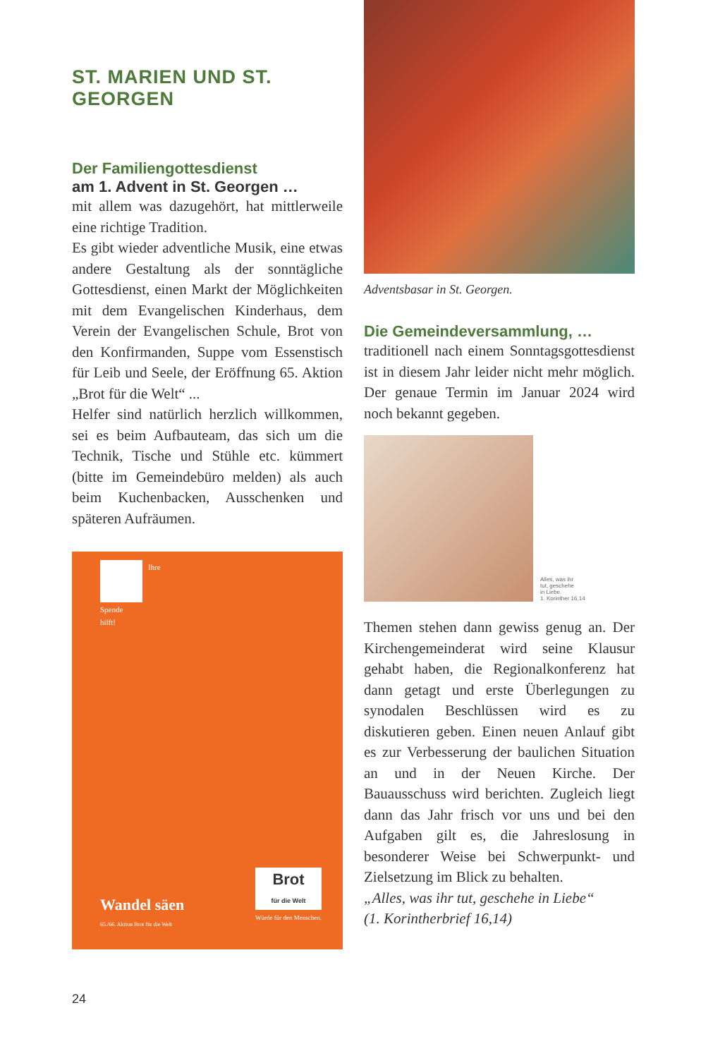ST. MARIEN UND ST. GEORGEN
Der Familiengottesdienst
am 1. Advent in St. Georgen …
mit allem was dazugehört, hat mittlerweile eine richtige Tradition.
Es gibt wieder adventliche Musik, eine etwas andere Gestaltung als der sonntägliche Gottesdienst, einen Markt der Möglichkeiten mit dem Evangelischen Kinderhaus, dem Verein der Evangelischen Schule, Brot von den Konfirmanden, Suppe vom Essenstisch für Leib und Seele, der Eröffnung 65. Aktion „Brot für die Welt“ ...
Helfer sind natürlich herzlich willkommen, sei es beim Aufbauteam, das sich um die Technik, Tische und Stühle etc. kümmert (bitte im Gemeindebüro melden) als auch beim Kuchenbacken, Ausschenken und späteren Aufräumen.
Ihre
Spende
hilft!
Wandel säen
65./66. Aktion Brot für die Welt
Brot
für die Welt
Würde für den Menschen.
Adventsbasar in St. Georgen.
Die Gemeindeversammlung, …
traditionell nach einem Sonntagsgottesdienst ist in diesem Jahr leider nicht mehr möglich. Der genaue Termin im Januar 2024 wird noch bekannt gegeben.
Alles, was ihr
tut, geschehe
in Liebe.
1. Korinther 16,14
Themen stehen dann gewiss genug an. Der Kirchengemeinderat wird seine Klausur gehabt haben, die Regionalkonferenz hat dann getagt und erste Überlegungen zu synodalen Beschlüssen wird es zu diskutieren geben. Einen neuen Anlauf gibt es zur Verbesserung der baulichen Situation an und in der Neuen Kirche. Der Bauausschuss wird berichten. Zugleich liegt dann das Jahr frisch vor uns und bei den Aufgaben gilt es, die Jahreslosung in besonderer Weise bei Schwerpunkt- und Zielsetzung im Blick zu behalten.
„Alles, was ihr tut, geschehe in Liebe“
(1. Korintherbrief 16,14)
24